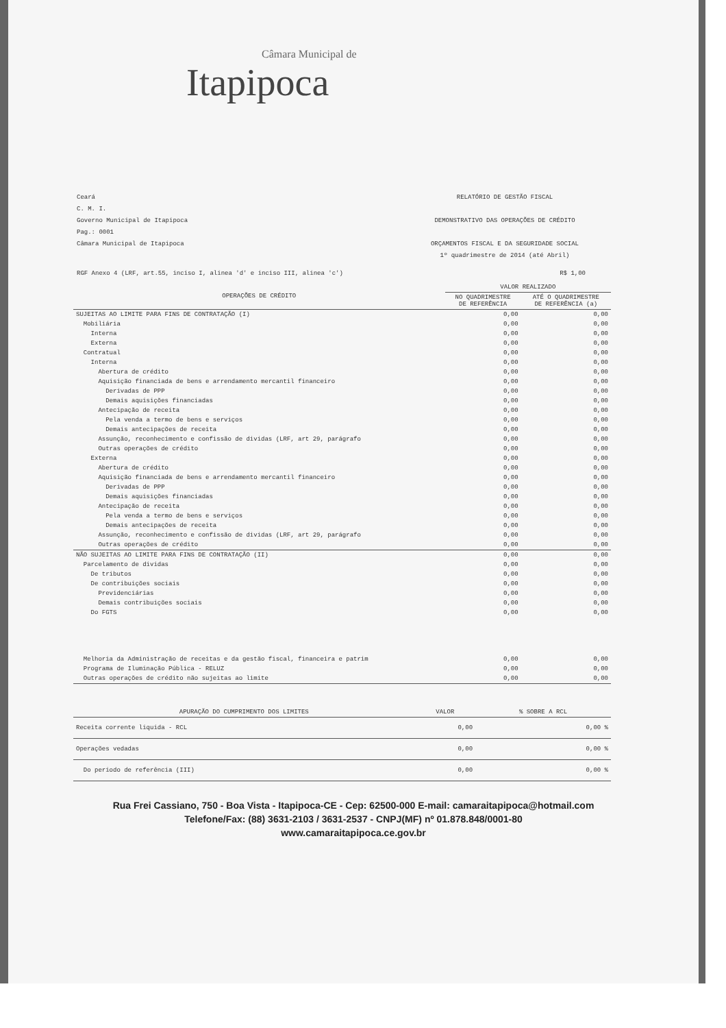Câmara Municipal de
Itapipoca
Ceará
C. M. I.
Governo Municipal de Itapipoca
Pag.: 0001
Câmara Municipal de Itapipoca
RELATÓRIO DE GESTÃO FISCAL
DEMONSTRATIVO DAS OPERAÇÕES DE CRÉDITO
ORÇAMENTOS FISCAL E DA SEGURIDADE SOCIAL
1º quadrimestre de 2014 (até Abril)
RGF Anexo 4 (LRF, art.55, inciso I, alinea 'd' e inciso III, alinea 'c') R$ 1,00
| OPERAÇÕES DE CRÉDITO | VALOR REALIZADO | |
| --- | --- | --- |
| | NO QUADRIMESTRE DE REFERÊNCIA | ATÉ O QUADRIMESTRE DE REFERÊNCIA (a) |
| SUJEITAS AO LIMITE PARA FINS DE CONTRATAÇÃO (I) | 0,00 | 0,00 |
| Mobiliária | 0,00 | 0,00 |
| Interna | 0,00 | 0,00 |
| Externa | 0,00 | 0,00 |
| Contratual | 0,00 | 0,00 |
| Interna | 0,00 | 0,00 |
| Abertura de crédito | 0,00 | 0,00 |
| Aquisição financiada de bens e arrendamento mercantil financeiro | 0,00 | 0,00 |
| Derivadas de PPP | 0,00 | 0,00 |
| Demais aquisições financiadas | 0,00 | 0,00 |
| Antecipação de receita | 0,00 | 0,00 |
| Pela venda a termo de bens e serviços | 0,00 | 0,00 |
| Demais antecipações de receita | 0,00 | 0,00 |
| Assunção, reconhecimento e confissão de dividas (LRF, art 29, parágrafo | 0,00 | 0,00 |
| Outras operações de crédito | 0,00 | 0,00 |
| Externa | 0,00 | 0,00 |
| Abertura de crédito | 0,00 | 0,00 |
| Aquisição financiada de bens e arrendamento mercantil financeiro | 0,00 | 0,00 |
| Derivadas de PPP | 0,00 | 0,00 |
| Demais aquisições financiadas | 0,00 | 0,00 |
| Antecipação de receita | 0,00 | 0,00 |
| Pela venda a termo de bens e serviços | 0,00 | 0,00 |
| Demais antecipações de receita | 0,00 | 0,00 |
| Assunção, reconhecimento e confissão de dividas (LRF, art 29, parágrafo | 0,00 | 0,00 |
| Outras operações de crédito | 0,00 | 0,00 |
| NÃO SUJEITAS AO LIMITE PARA FINS DE CONTRATAÇÃO (II) | 0,00 | 0,00 |
| Parcelamento de dividas | 0,00 | 0,00 |
| De tributos | 0,00 | 0,00 |
| De contribuições sociais | 0,00 | 0,00 |
| Previdenciárias | 0,00 | 0,00 |
| Demais contribuições sociais | 0,00 | 0,00 |
| Do FGTS | 0,00 | 0,00 |
| Melhoria da Administração de receitas e da gestão fiscal, financeira e patrim | 0,00 | 0,00 |
| Programa de Iluminação Pública - RELUZ | 0,00 | 0,00 |
| Outras operações de crédito não sujeitas ao limite | 0,00 | 0,00 |
| APURAÇÃO DO CUMPRIMENTO DOS LIMITES | VALOR | % SOBRE A RCL |
| --- | --- | --- |
| Receita corrente liquida - RCL | 0,00 | 0,00 % |
| Operações vedadas | 0,00 | 0,00 % |
| Do periodo de referência (III) | 0,00 | 0,00 % |
Rua Frei Cassiano, 750 - Boa Vista - Itapipoca-CE - Cep: 62500-000 E-mail: camaraitapipoca@hotmail.com
Telefone/Fax: (88) 3631-2103 / 3631-2537 - CNPJ(MF) nº 01.878.848/0001-80
www.camaraitapipoca.ce.gov.br